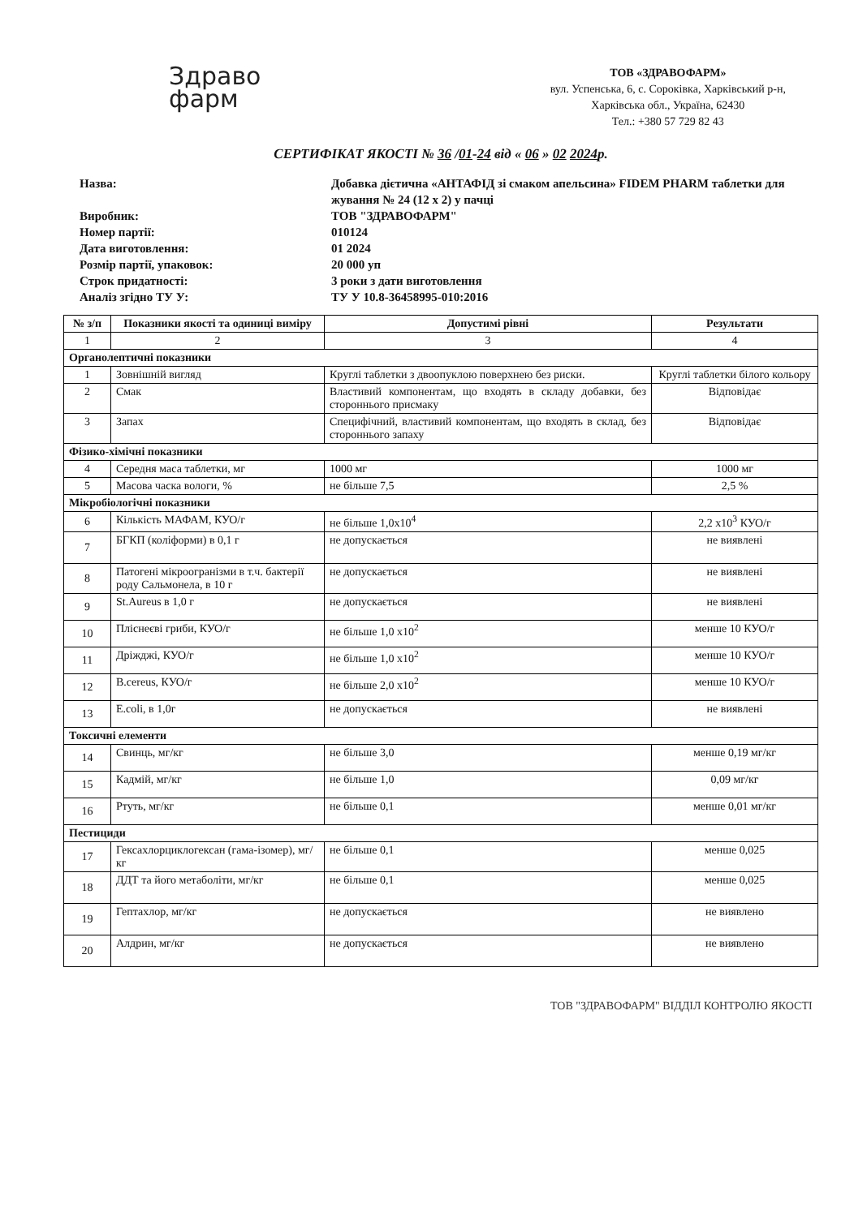Здраво
фарм
ТОВ «ЗДРАВОФАРМ»
вул. Успенська, 6, с. Сороківка, Харківський р-н,
Харківська обл., Україна, 62430
Тел.: +380 57 729 82 43
СЕРТИФІКАТ ЯКОСТІ № 36 /01-24 від « 06 » 02 2024р.
Назва:
Добавка дієтична «АНТАФІД зі смаком апельсина» FIDEM PHARM таблетки для жування № 24 (12 х 2) у пачці
Виробник:
ТОВ "ЗДРАВОФАРМ"
Номер партії:
010124
Дата виготовлення:
01 2024
Розмір партії, упаковок:
20 000 уп
Строк придатності:
3 роки з дати виготовлення
Аналіз згідно ТУ У:
ТУ У 10.8-36458995-010:2016
| № з/п | Показники якості та одиниці виміру | Допустимі рівні | Результати |
| --- | --- | --- | --- |
| 1 | 2 | 3 | 4 |
| Органолептичні показники | | | |
| 1 | Зовнішній вигляд | Круглі таблетки з двоопуклою поверхнею без риски. | Круглі таблетки білого кольору |
| 2 | Смак | Властивий компонентам, що входять в складу добавки, без стороннього присмаку | Відповідає |
| 3 | Запах | Специфічний, властивий компонентам, що входять в склад, без стороннього запаху | Відповідає |
| Фізико-хімічні показники | | | |
| 4 | Середня маса таблетки, мг | 1000 мг | 1000 мг |
| 5 | Масова часка вологи, % | не більше 7,5 | 2,5 % |
| Мікробіологічні показники | | | |
| 6 | Кількість МАФАМ, КУО/г | не більше 1,0х10<sup>4</sup> | 2,2 х10<sup>3</sup> КУО/г |
| 7 | БГКП (коліформи) в 0,1 г | не допускається | не виявлені |
| 8 | Патогені мікроогранізми в т.ч. бактерії роду Сальмонела, в 10 г | не допускається | не виявлені |
| 9 | St.Aureus в 1,0 г | не допускається | не виявлені |
| 10 | Пліснеєві гриби, КУО/г | не більше 1,0 х10<sup>2</sup> | менше 10 КУО/г |
| 11 | Дріжджі, КУО/г | не більше 1,0 х10<sup>2</sup> | менше 10 КУО/г |
| 12 | B.cereus, КУО/г | не більше 2,0 х10<sup>2</sup> | менше 10 КУО/г |
| 13 | E.coli, в 1,0г | не допускається | не виявлені |
| Токсичні елементи | | | |
| 14 | Свинць, мг/кг | не більше 3,0 | менше 0,19 мг/кг |
| 15 | Кадмій, мг/кг | не більше 1,0 | 0,09 мг/кг |
| 16 | Ртуть, мг/кг | не більше 0,1 | менше 0,01 мг/кг |
| Пестициди | | | |
| 17 | Гексахлорциклогексан (гама-ізомер), мг/кг | не більше 0,1 | менше 0,025 |
| 18 | ДДТ та його метаболіти, мг/кг | не більше 0,1 | менше 0,025 |
| 19 | Гептахлор, мг/кг | не допускається | не виявлено |
| 20 | Алдрин, мг/кг | не допускається | не виявлено |
ТОВ "ЗДРАВОФАРМ" ВІДДІЛ КОНТРОЛЮ ЯКОСТІ